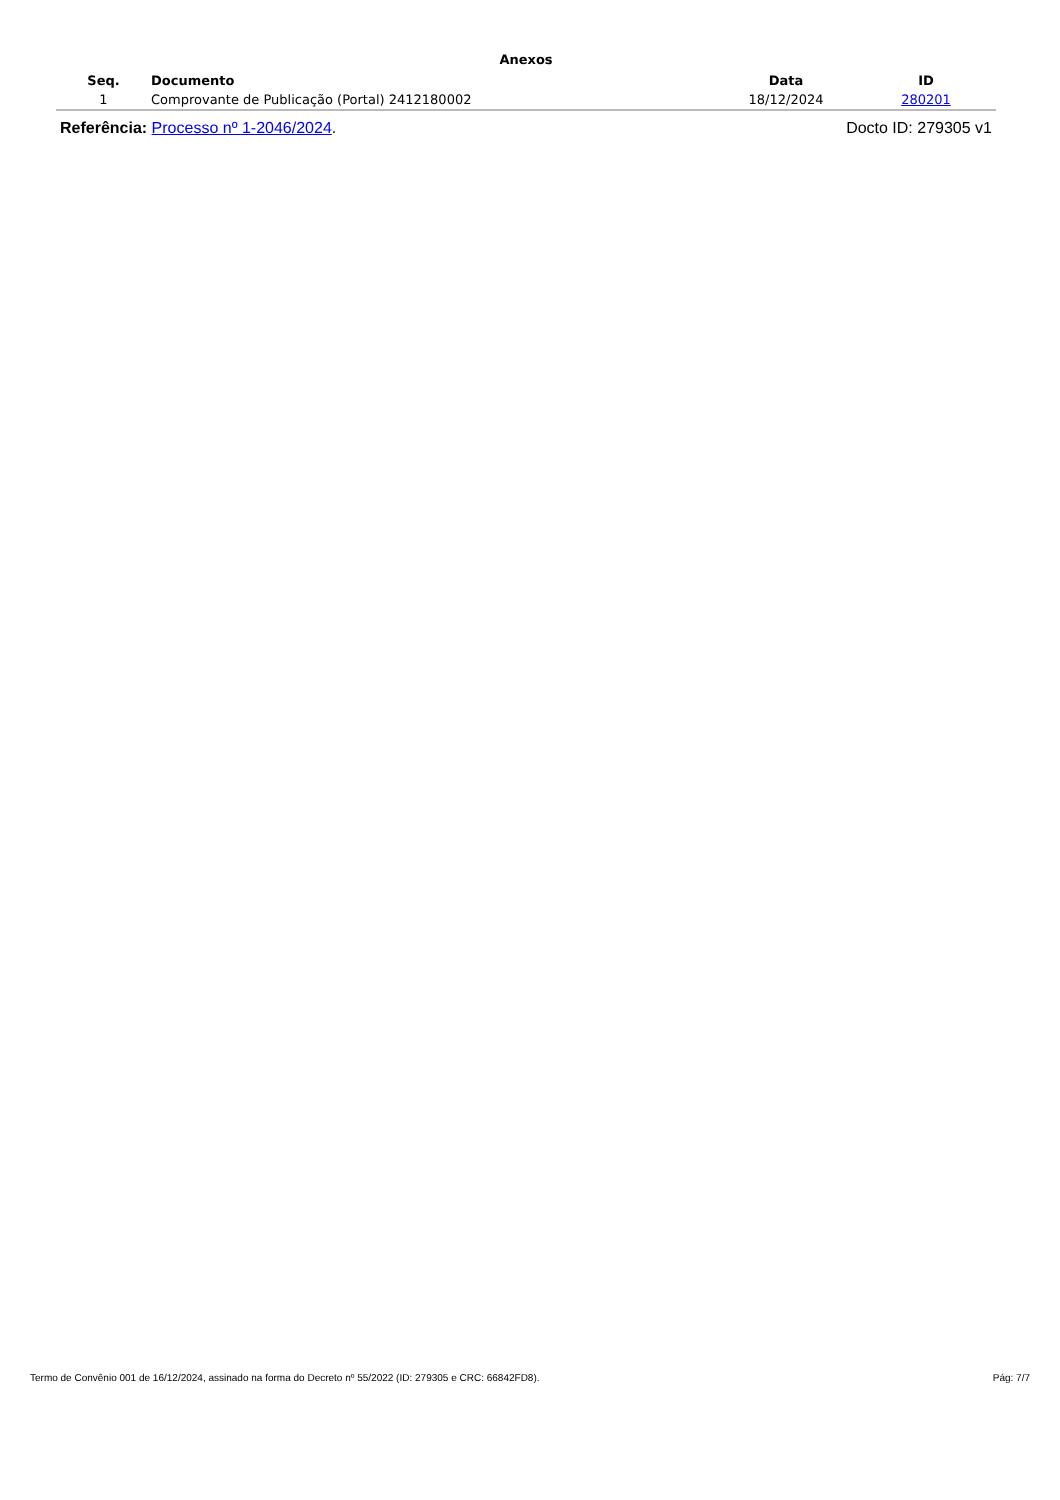Anexos
| Seq. | Documento | Data | ID |
| --- | --- | --- | --- |
| 1 | Comprovante de Publicação (Portal) 2412180002 | 18/12/2024 | 280201 |
Referência: Processo nº 1-2046/2024. Docto ID: 279305 v1
Termo de Convênio 001 de 16/12/2024, assinado na forma do Decreto nº 55/2022 (ID: 279305 e CRC: 66842FD8). Pág: 7/7